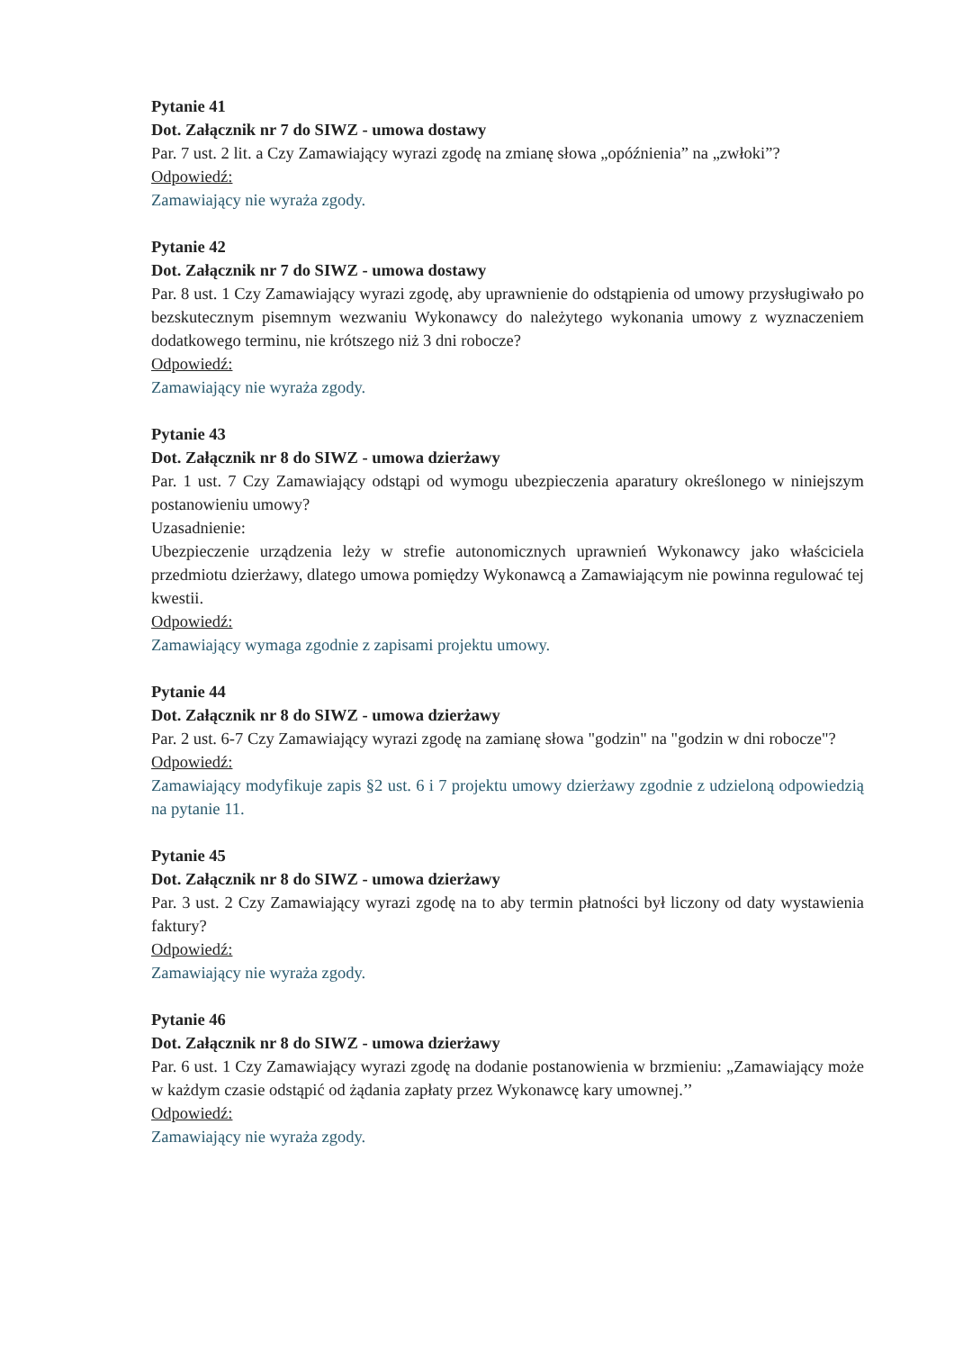Pytanie 41
Dot. Załącznik nr 7 do SIWZ - umowa dostawy
Par. 7 ust. 2 lit. a Czy Zamawiający wyrazi zgodę na zmianę słowa „opóźnienia” na „zwłoki”?
Odpowiedź:
Zamawiający nie wyraża zgody.
Pytanie 42
Dot. Załącznik nr 7 do SIWZ - umowa dostawy
Par. 8 ust. 1 Czy Zamawiający wyrazi zgodę, aby uprawnienie do odstąpienia od umowy przysługiwało po bezskutecznym pisemnym wezwaniu Wykonawcy do należytego wykonania umowy z wyznaczeniem dodatkowego terminu, nie krótszego niż 3 dni robocze?
Odpowiedź:
Zamawiający nie wyraża zgody.
Pytanie 43
Dot. Załącznik nr 8 do SIWZ - umowa dzierżawy
Par. 1 ust. 7 Czy Zamawiający odstąpi od wymogu ubezpieczenia aparatury określonego w niniejszym postanowieniu umowy?
Uzasadnienie:
Ubezpieczenie urządzenia leży w strefie autonomicznych uprawnień Wykonawcy jako właściciela przedmiotu dzierżawy, dlatego umowa pomiędzy Wykonawcą a Zamawiającym nie powinna regulować tej kwestii.
Odpowiedź:
Zamawiający wymaga zgodnie z zapisami projektu umowy.
Pytanie 44
Dot. Załącznik nr 8 do SIWZ - umowa dzierżawy
Par. 2 ust. 6-7 Czy Zamawiający wyrazi zgodę na zamianę słowa "godzin" na "godzin w dni robocze"?
Odpowiedź:
Zamawiający modyfikuje zapis §2 ust. 6 i 7 projektu umowy dzierżawy zgodnie z udzieloną odpowiedzią na pytanie 11.
Pytanie 45
Dot. Załącznik nr 8 do SIWZ - umowa dzierżawy
Par. 3 ust. 2 Czy Zamawiający wyrazi zgodę na to aby termin płatności był liczony od daty wystawienia faktury?
Odpowiedź:
Zamawiający nie wyraża zgody.
Pytanie 46
Dot. Załącznik nr 8 do SIWZ - umowa dzierżawy
Par. 6 ust. 1 Czy Zamawiający wyrazi zgodę na dodanie postanowienia w brzmieniu: „Zamawiający może w każdym czasie odstąpić od żądania zapłaty przez Wykonawcę kary umownej.’’
Odpowiedź:
Zamawiający nie wyraża zgody.